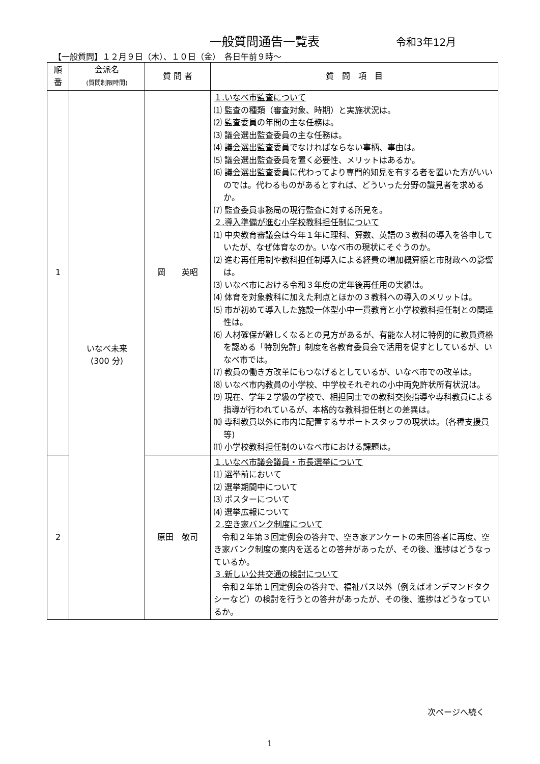一般質問通告一覧表 令和3年12月
【一般質問】１２月９日（木）、１０日（金）　各日午前９時～
| 順 番 | 会派名 (質問制限時間) | 質 問 者 | 質 問 項 目 |
| --- | --- | --- | --- |
| 1 | いなべ未来 (300 分) | 岡 英昭 | １.いなべ市監査について ⑴ 監査の種類（審査対象、時期）と実施状況は。 ⑵ 監査委員の年間の主な任務は。 ⑶ 議会選出監査委員の主な任務は。 ⑷ 議会選出監査委員でなければならない事柄、事由は。 ⑸ 議会選出監査委員を置く必要性、メリットはあるか。 ⑹ 議会選出監査委員に代わってより専門的知見を有する者を置いた方がいいのでは。代わるものがあるとすれば、どういった分野の識見者を求めるか。 ⑺ 監査委員事務局の現行監査に対する所見を。 ２.導入準備が進む小学校教科担任制について ⑴ 中央教育審議会は今年１年に理科、算数、英語の３教科の導入を答申していたが、なぜ体育なのか。いなべ市の現状にそぐうのか。 ⑵ 進む再任用制や教科担任制導入による経費の増加概算額と市財政への影響は。 ⑶ いなべ市における令和３年度の定年後再任用の実績は。 ⑷ 体育を対象教科に加えた利点とほかの３教科への導入のメリットは。 ⑸ 市が初めて導入した施設一体型小中一貫教育と小学校教科担任制との関連性は。 ⑹ 人材確保が難しくなるとの見方があるが、有能な人材に特例的に教員資格を認める「特別免許」制度を各教育委員会で活用を促すとしているが、いなべ市では。 ⑺ 教員の働き方改革にもつなげるとしているが、いなべ市での改革は。 ⑻ いなべ市内教員の小学校、中学校それぞれの小中両免許状所有状況は。 ⑼ 現在、学年２学級の学校で、相担同士での教科交換指導や専科教員による指導が行われているが、本格的な教科担任制との差異は。 ⑽ 専科教員以外に市内に配置するサポートスタッフの現状は。（各種支援員等) ⑾ 小学校教科担任制のいなべ市における課題は。 |
| 2 | | 原田 敬司 | １.いなべ市議会議員・市長選挙について ⑴ 選挙前において ⑵ 選挙期間中について ⑶ ポスターについて ⑷ 選挙広報について ２.空き家バンク制度について 令和２年第３回定例会の答弁で、空き家アンケートの未回答者に再度、空き家バンク制度の案内を送るとの答弁があったが、その後、進捗はどうなっているか。 ３.新しい公共交通の検討について 令和２年第１回定例会の答弁で、福祉バス以外（例えばオンデマンドタクシーなど）の検討を行うとの答弁があったが、その後、進捗はどうなっているか。 |
次ページへ続く
1